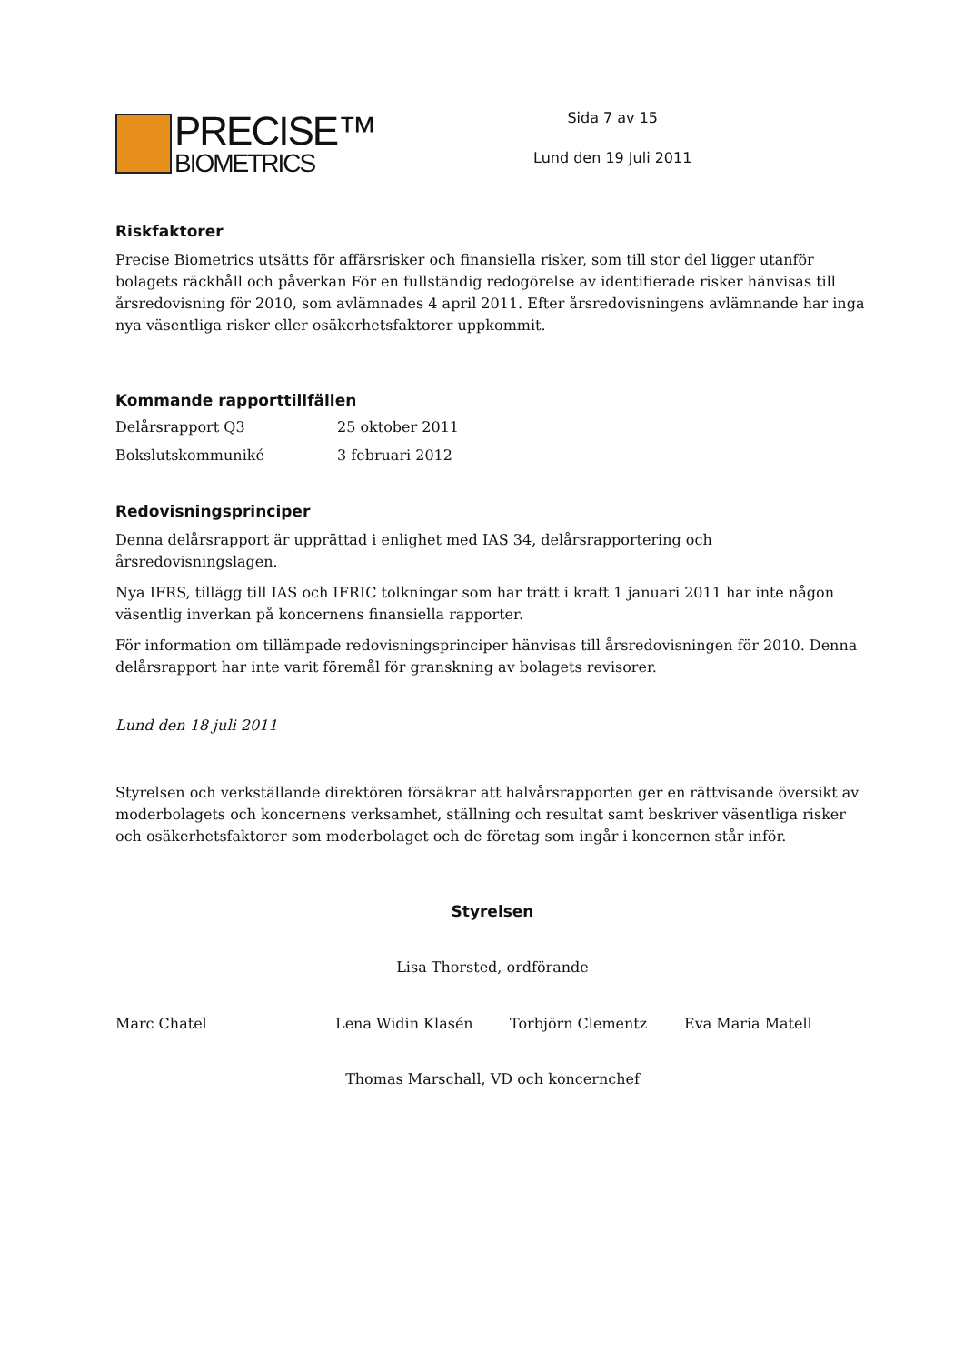PRECISE™
BIOMETRICS
Sida 7 av 15
Lund den 19 Juli 2011
Riskfaktorer
Precise Biometrics utsätts för affärsrisker och finansiella risker, som till stor del ligger utanför bolagets räckhåll och påverkan För en fullständig redogörelse av identifierade risker hänvisas till årsredovisning för 2010, som avlämnades 4 april 2011. Efter årsredovisningens avlämnande har inga nya väsentliga risker eller osäkerhetsfaktorer uppkommit.
Kommande rapporttillfällen
| Delårsrapport Q3 | 25 oktober 2011 |
| Bokslutskommuniké | 3 februari 2012 |
Redovisningsprinciper
Denna delårsrapport är upprättad i enlighet med IAS 34, delårsrapportering och årsredovisningslagen.
Nya IFRS, tillägg till IAS och IFRIC tolkningar som har trätt i kraft 1 januari 2011 har inte någon väsentlig inverkan på koncernens finansiella rapporter.
För information om tillämpade redovisningsprinciper hänvisas till årsredovisningen för 2010. Denna delårsrapport har inte varit föremål för granskning av bolagets revisorer.
Lund den 18 juli 2011
Styrelsen och verkställande direktören försäkrar att halvårsrapporten ger en rättvisande översikt av moderbolagets och koncernens verksamhet, ställning och resultat samt beskriver väsentliga risker och osäkerhetsfaktorer som moderbolaget och de företag som ingår i koncernen står inför.
Styrelsen
Lisa Thorsted, ordförande
Marc Chatel Lena Widin Klasén Torbjörn Clementz Eva Maria Matell
Thomas Marschall, VD och koncernchef